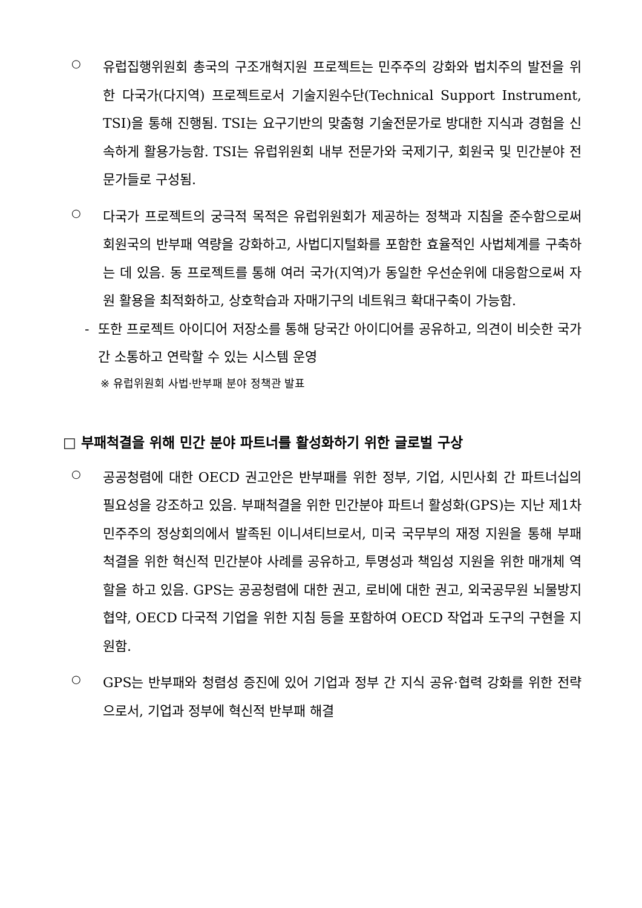○
유럽집행위원회 총국의 구조개혁지원 프로젝트는 민주주의 강화와 법치주의 발전을 위한 다국가(다지역) 프로젝트로서 기술지원수단(Technical Support Instrument, TSI)을 통해 진행됨. TSI는 요구기반의 맞춤형 기술전문가로 방대한 지식과 경험을 신속하게 활용가능함. TSI는 유럽위원회 내부 전문가와 국제기구, 회원국 및 민간분야 전문가들로 구성됨.
○
다국가 프로젝트의 궁극적 목적은 유럽위원회가 제공하는 정책과 지침을 준수함으로써 회원국의 반부패 역량을 강화하고, 사법디지털화를 포함한 효율적인 사법체계를 구축하는 데 있음. 동 프로젝트를 통해 여러 국가(지역)가 동일한 우선순위에 대응함으로써 자원 활용을 최적화하고, 상호학습과 자매기구의 네트워크 확대구축이 가능함.
- 또한 프로젝트 아이디어 저장소를 통해 당국간 아이디어를 공유하고, 의견이 비슷한 국가간 소통하고 연락할 수 있는 시스템 운영
※ 유럽위원회 사법·반부패 분야 정책관 발표
□ 부패척결을 위해 민간 분야 파트너를 활성화하기 위한 글로벌 구상
○
공공청렴에 대한 OECD 권고안은 반부패를 위한 정부, 기업, 시민사회 간 파트너십의 필요성을 강조하고 있음. 부패척결을 위한 민간분야 파트너 활성화(GPS)는 지난 제1차 민주주의 정상회의에서 발족된 이니셔티브로서, 미국 국무부의 재정 지원을 통해 부패 척결을 위한 혁신적 민간분야 사례를 공유하고, 투명성과 책임성 지원을 위한 매개체 역할을 하고 있음. GPS는 공공청렴에 대한 권고, 로비에 대한 권고, 외국공무원 뇌물방지협약, OECD 다국적 기업을 위한 지침 등을 포함하여 OECD 작업과 도구의 구현을 지원함.
○
GPS는 반부패와 청렴성 증진에 있어 기업과 정부 간 지식 공유·협력 강화를 위한 전략으로서, 기업과 정부에 혁신적 반부패 해결